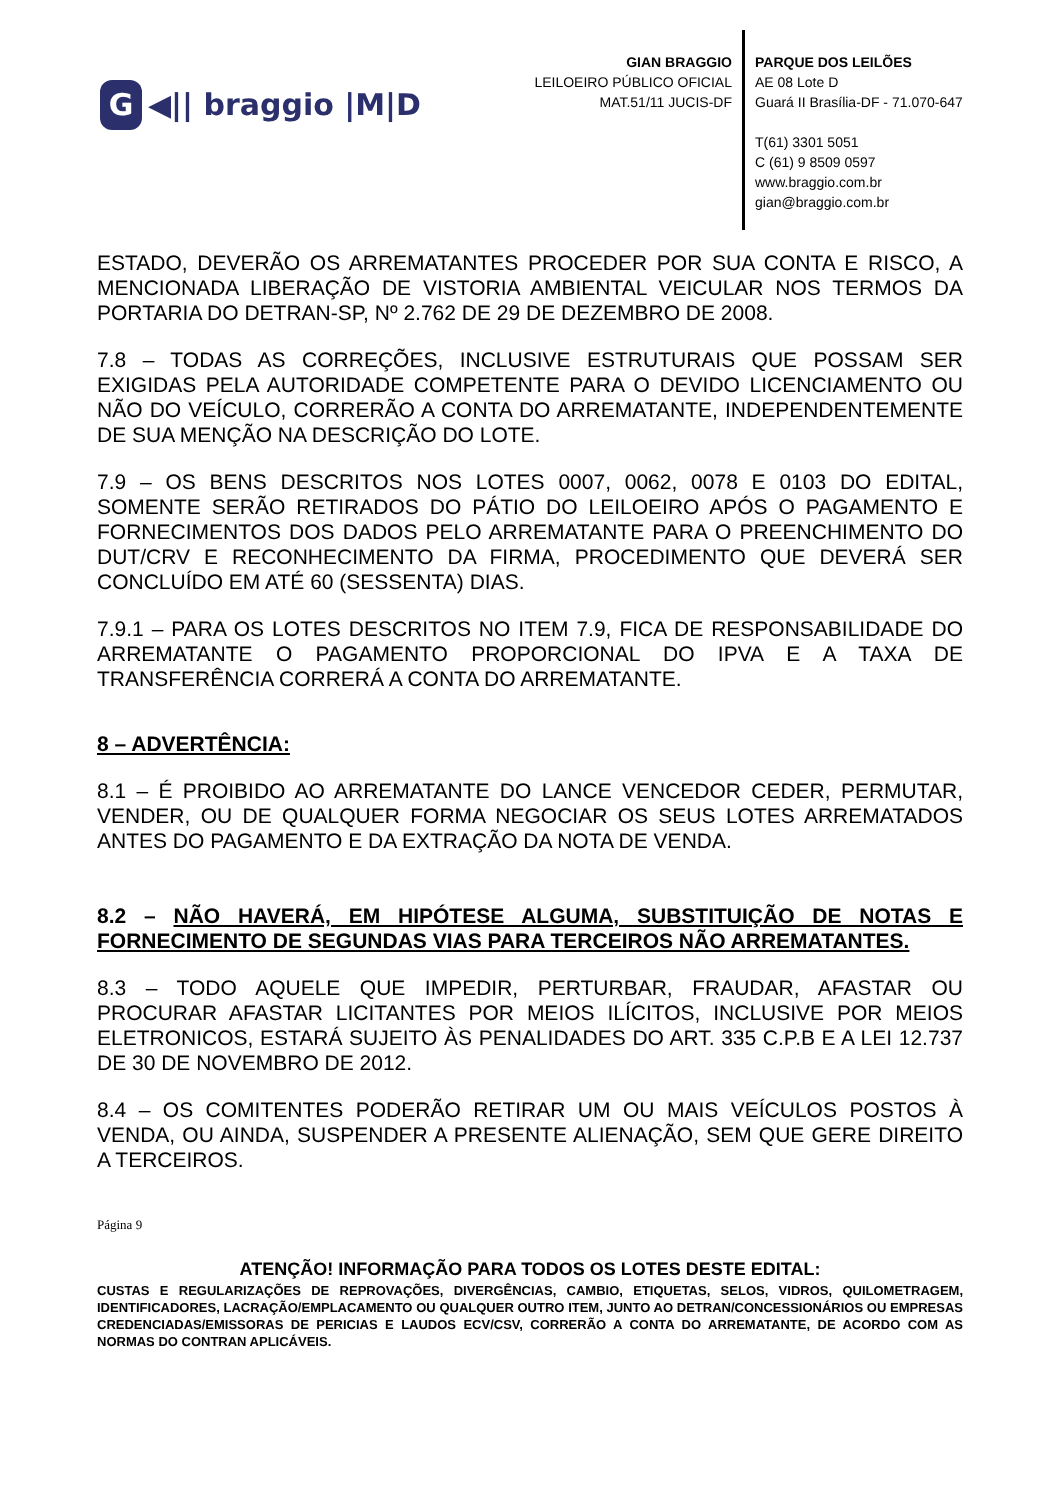G ◀|| braggio |M|D
GIAN BRAGGIO
LEILOEIRO PÚBLICO OFICIAL
MAT.51/11 JUCIS-DF
PARQUE DOS LEILÕES
AE 08 Lote D
Guará II Brasília-DF - 71.070-647
T(61) 3301 5051
C (61) 9 8509 0597
www.braggio.com.br
gian@braggio.com.br
ESTADO, DEVERÃO OS ARREMATANTES PROCEDER POR SUA CONTA E RISCO, A MENCIONADA LIBERAÇÃO DE VISTORIA AMBIENTAL VEICULAR NOS TERMOS DA PORTARIA DO DETRAN-SP, Nº 2.762 DE 29 DE DEZEMBRO DE 2008.
7.8 – TODAS AS CORREÇÕES, INCLUSIVE ESTRUTURAIS QUE POSSAM SER EXIGIDAS PELA AUTORIDADE COMPETENTE PARA O DEVIDO LICENCIAMENTO OU NÃO DO VEÍCULO, CORRERÃO A CONTA DO ARREMATANTE, INDEPENDENTEMENTE DE SUA MENÇÃO NA DESCRIÇÃO DO LOTE.
7.9 – OS BENS DESCRITOS NOS LOTES 0007, 0062, 0078 E 0103 DO EDITAL, SOMENTE SERÃO RETIRADOS DO PÁTIO DO LEILOEIRO APÓS O PAGAMENTO E FORNECIMENTOS DOS DADOS PELO ARREMATANTE PARA O PREENCHIMENTO DO DUT/CRV E RECONHECIMENTO DA FIRMA, PROCEDIMENTO QUE DEVERÁ SER CONCLUÍDO EM ATÉ 60 (SESSENTA) DIAS.
7.9.1 – PARA OS LOTES DESCRITOS NO ITEM 7.9, FICA DE RESPONSABILIDADE DO ARREMATANTE O PAGAMENTO PROPORCIONAL DO IPVA E A TAXA DE TRANSFERÊNCIA CORRERÁ A CONTA DO ARREMATANTE.
8 – ADVERTÊNCIA:
8.1 – É PROIBIDO AO ARREMATANTE DO LANCE VENCEDOR CEDER, PERMUTAR, VENDER, OU DE QUALQUER FORMA NEGOCIAR OS SEUS LOTES ARREMATADOS ANTES DO PAGAMENTO E DA EXTRAÇÃO DA NOTA DE VENDA.
8.2 – NÃO HAVERÁ, EM HIPÓTESE ALGUMA, SUBSTITUIÇÃO DE NOTAS E FORNECIMENTO DE SEGUNDAS VIAS PARA TERCEIROS NÃO ARREMATANTES.
8.3 – TODO AQUELE QUE IMPEDIR, PERTURBAR, FRAUDAR, AFASTAR OU PROCURAR AFASTAR LICITANTES POR MEIOS ILÍCITOS, INCLUSIVE POR MEIOS ELETRONICOS, ESTARÁ SUJEITO ÀS PENALIDADES DO ART. 335 C.P.B E A LEI 12.737 DE 30 DE NOVEMBRO DE 2012.
8.4 – OS COMITENTES PODERÃO RETIRAR UM OU MAIS VEÍCULOS POSTOS À VENDA, OU AINDA, SUSPENDER A PRESENTE ALIENAÇÃO, SEM QUE GERE DIREITO A TERCEIROS.
Página 9
ATENÇÃO! INFORMAÇÃO PARA TODOS OS LOTES DESTE EDITAL:
CUSTAS E REGULARIZAÇÕES DE REPROVAÇÕES, DIVERGÊNCIAS, CAMBIO, ETIQUETAS, SELOS, VIDROS, QUILOMETRAGEM, IDENTIFICADORES, LACRAÇÃO/EMPLACAMENTO OU QUALQUER OUTRO ITEM, JUNTO AO DETRAN/CONCESSIONÁRIOS OU EMPRESAS CREDENCIADAS/EMISSORAS DE PERICIAS E LAUDOS ECV/CSV, CORRERÃO A CONTA DO ARREMATANTE, DE ACORDO COM AS NORMAS DO CONTRAN APLICÁVEIS.